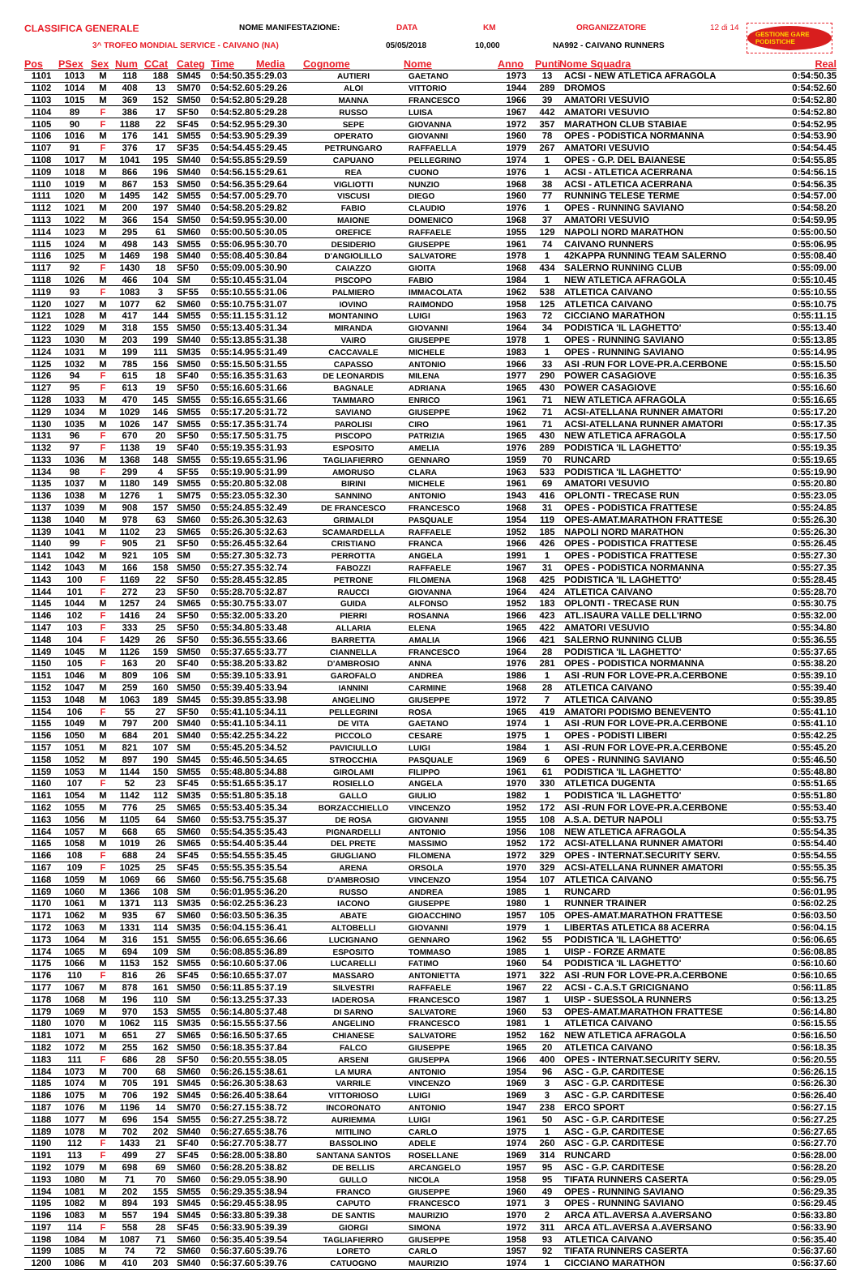CLASSIFICA GENERALE NOME MANIFESTAZIONE: DATA KM ORGANIZZATORE 12 di 14
3^ TROFEO MONDIAL SERVICE - CAIVANO (NA) 05/05/2018 10,000 NA992 - CAIVANO RUNNERS
GESTIONE GARE PODISTICHE
| Pos | PSex | Sex | Num | CCat | Categ | Time | Media | Cognome | Nome | Anno | Punti | Nome Squadra | Real |
| --- | --- | --- | --- | --- | --- | --- | --- | --- | --- | --- | --- | --- | --- |
| 1101 | 1013 | M | 118 | 188 | SM45 | 0:54:50.35 | 5:29.03 | AUTIERI | GAETANO | 1973 | 13 | ACSI - NEW ATLETICA AFRAGOLA | 0:54:50.35 |
| 1102 | 1014 | M | 408 | 13 | SM70 | 0:54:52.60 | 5:29.26 | ALOI | VITTORIO | 1944 | 289 | DROMOS | 0:54:52.60 |
| 1103 | 1015 | M | 369 | 152 | SM50 | 0:54:52.80 | 5:29.28 | MANNA | FRANCESCO | 1966 | 39 | AMATORI VESUVIO | 0:54:52.80 |
| 1104 | 89 | F | 386 | 17 | SF50 | 0:54:52.80 | 5:29.28 | RUSSO | LUISA | 1967 | 442 | AMATORI VESUVIO | 0:54:52.80 |
| 1105 | 90 | F | 1188 | 22 | SF45 | 0:54:52.95 | 5:29.30 | SEPE | GIOVANNA | 1972 | 357 | MARATHON CLUB STABIAE | 0:54:52.95 |
| 1106 | 1016 | M | 176 | 141 | SM55 | 0:54:53.90 | 5:29.39 | OPERATO | GIOVANNI | 1960 | 78 | OPES - PODISTICA NORMANNA | 0:54:53.90 |
| 1107 | 91 | F | 376 | 17 | SF35 | 0:54:54.45 | 5:29.45 | PETRUNGARO | RAFFAELLA | 1979 | 267 | AMATORI VESUVIO | 0:54:54.45 |
| 1108 | 1017 | M | 1041 | 195 | SM40 | 0:54:55.85 | 5:29.59 | CAPUANO | PELLEGRINO | 1974 | 1 | OPES - G.P. DEL BAIANESE | 0:54:55.85 |
| 1109 | 1018 | M | 866 | 196 | SM40 | 0:54:56.15 | 5:29.61 | REA | CUONO | 1976 | 1 | ACSI - ATLETICA ACERRANA | 0:54:56.15 |
| 1110 | 1019 | M | 867 | 153 | SM50 | 0:54:56.35 | 5:29.64 | VIGLIOTTI | NUNZIO | 1968 | 38 | ACSI - ATLETICA ACERRANA | 0:54:56.35 |
| 1111 | 1020 | M | 1495 | 142 | SM55 | 0:54:57.00 | 5:29.70 | VISCUSI | DIEGO | 1960 | 77 | RUNNING TELESE TERME | 0:54:57.00 |
| 1112 | 1021 | M | 200 | 197 | SM40 | 0:54:58.20 | 5:29.82 | FABIO | CLAUDIO | 1976 | 1 | OPES - RUNNING SAVIANO | 0:54:58.20 |
| 1113 | 1022 | M | 366 | 154 | SM50 | 0:54:59.95 | 5:30.00 | MAIONE | DOMENICO | 1968 | 37 | AMATORI VESUVIO | 0:54:59.95 |
| 1114 | 1023 | M | 295 | 61 | SM60 | 0:55:00.50 | 5:30.05 | OREFICE | RAFFAELE | 1955 | 129 | NAPOLI NORD MARATHON | 0:55:00.50 |
| 1115 | 1024 | M | 498 | 143 | SM55 | 0:55:06.95 | 5:30.70 | DESIDERIO | GIUSEPPE | 1961 | 74 | CAIVANO RUNNERS | 0:55:06.95 |
| 1116 | 1025 | M | 1469 | 198 | SM40 | 0:55:08.40 | 5:30.84 | D'ANGIOLILLO | SALVATORE | 1978 | 1 | 42KAPPA RUNNING TEAM SALERNO | 0:55:08.40 |
| 1117 | 92 | F | 1430 | 18 | SF50 | 0:55:09.00 | 5:30.90 | CAIAZZO | GIOITA | 1968 | 434 | SALERNO RUNNING CLUB | 0:55:09.00 |
| 1118 | 1026 | M | 466 | 104 | SM | 0:55:10.45 | 5:31.04 | PISCOPO | FABIO | 1984 | 1 | NEW ATLETICA AFRAGOLA | 0:55:10.45 |
| 1119 | 93 | F | 1083 | 3 | SF55 | 0:55:10.55 | 5:31.06 | PALMIERO | IMMACOLATA | 1962 | 538 | ATLETICA CAIVANO | 0:55:10.55 |
| 1120 | 1027 | M | 1077 | 62 | SM60 | 0:55:10.75 | 5:31.07 | IOVINO | RAIMONDO | 1958 | 125 | ATLETICA CAIVANO | 0:55:10.75 |
| 1121 | 1028 | M | 417 | 144 | SM55 | 0:55:11.15 | 5:31.12 | MONTANINO | LUIGI | 1963 | 72 | CICCIANO MARATHON | 0:55:11.15 |
| 1122 | 1029 | M | 318 | 155 | SM50 | 0:55:13.40 | 5:31.34 | MIRANDA | GIOVANNI | 1964 | 34 | PODISTICA 'IL LAGHETTO' | 0:55:13.40 |
| 1123 | 1030 | M | 203 | 199 | SM40 | 0:55:13.85 | 5:31.38 | VAIRO | GIUSEPPE | 1978 | 1 | OPES - RUNNING SAVIANO | 0:55:13.85 |
| 1124 | 1031 | M | 199 | 111 | SM35 | 0:55:14.95 | 5:31.49 | CACCAVALE | MICHELE | 1983 | 1 | OPES - RUNNING SAVIANO | 0:55:14.95 |
| 1125 | 1032 | M | 785 | 156 | SM50 | 0:55:15.50 | 5:31.55 | CAPASSO | ANTONIO | 1966 | 33 | ASI -RUN FOR LOVE-PR.A.CERBONE | 0:55:15.50 |
| 1126 | 94 | F | 615 | 18 | SF40 | 0:55:16.35 | 5:31.63 | DE LEONARDIS | MILENA | 1977 | 290 | POWER CASAGIOVE | 0:55:16.35 |
| 1127 | 95 | F | 613 | 19 | SF50 | 0:55:16.60 | 5:31.66 | BAGNALE | ADRIANA | 1965 | 430 | POWER CASAGIOVE | 0:55:16.60 |
| 1128 | 1033 | M | 470 | 145 | SM55 | 0:55:16.65 | 5:31.66 | TAMMARO | ENRICO | 1961 | 71 | NEW ATLETICA AFRAGOLA | 0:55:16.65 |
| 1129 | 1034 | M | 1029 | 146 | SM55 | 0:55:17.20 | 5:31.72 | SAVIANO | GIUSEPPE | 1962 | 71 | ACSI-ATELLANA RUNNER AMATORI | 0:55:17.20 |
| 1130 | 1035 | M | 1026 | 147 | SM55 | 0:55:17.35 | 5:31.74 | PAROLISI | CIRO | 1961 | 71 | ACSI-ATELLANA RUNNER AMATORI | 0:55:17.35 |
| 1131 | 96 | F | 670 | 20 | SF50 | 0:55:17.50 | 5:31.75 | PISCOPO | PATRIZIA | 1965 | 430 | NEW ATLETICA AFRAGOLA | 0:55:17.50 |
| 1132 | 97 | F | 1138 | 19 | SF40 | 0:55:19.35 | 5:31.93 | ESPOSITO | AMELIA | 1976 | 289 | PODISTICA 'IL LAGHETTO' | 0:55:19.35 |
| 1133 | 1036 | M | 1368 | 148 | SM55 | 0:55:19.65 | 5:31.96 | TAGLIAFIERRO | GENNARO | 1959 | 70 | RUNCARD | 0:55:19.65 |
| 1134 | 98 | F | 299 | 4 | SF55 | 0:55:19.90 | 5:31.99 | AMORUSO | CLARA | 1963 | 533 | PODISTICA 'IL LAGHETTO' | 0:55:19.90 |
| 1135 | 1037 | M | 1180 | 149 | SM55 | 0:55:20.80 | 5:32.08 | BIRINI | MICHELE | 1961 | 69 | AMATORI VESUVIO | 0:55:20.80 |
| 1136 | 1038 | M | 1276 | 1 | SM75 | 0:55:23.05 | 5:32.30 | SANNINO | ANTONIO | 1943 | 416 | OPLONTI - TRECASE RUN | 0:55:23.05 |
| 1137 | 1039 | M | 908 | 157 | SM50 | 0:55:24.85 | 5:32.49 | DE FRANCESCO | FRANCESCO | 1968 | 31 | OPES - PODISTICA FRATTESE | 0:55:24.85 |
| 1138 | 1040 | M | 978 | 63 | SM60 | 0:55:26.30 | 5:32.63 | GRIMALDI | PASQUALE | 1954 | 119 | OPES-AMAT.MARATHON FRATTESE | 0:55:26.30 |
| 1139 | 1041 | M | 1102 | 23 | SM65 | 0:55:26.30 | 5:32.63 | SCAMARDELLA | RAFFAELE | 1952 | 185 | NAPOLI NORD MARATHON | 0:55:26.30 |
| 1140 | 99 | F | 905 | 21 | SF50 | 0:55:26.45 | 5:32.64 | CRISTIANO | FRANCA | 1966 | 426 | OPES - PODISTICA FRATTESE | 0:55:26.45 |
| 1141 | 1042 | M | 921 | 105 | SM | 0:55:27.30 | 5:32.73 | PERROTTA | ANGELA | 1991 | 1 | OPES - PODISTICA FRATTESE | 0:55:27.30 |
| 1142 | 1043 | M | 166 | 158 | SM50 | 0:55:27.35 | 5:32.74 | FABOZZI | RAFFAELE | 1967 | 31 | OPES - PODISTICA NORMANNA | 0:55:27.35 |
| 1143 | 100 | F | 1169 | 22 | SF50 | 0:55:28.45 | 5:32.85 | PETRONE | FILOMENA | 1968 | 425 | PODISTICA 'IL LAGHETTO' | 0:55:28.45 |
| 1144 | 101 | F | 272 | 23 | SF50 | 0:55:28.70 | 5:32.87 | RAUCCI | GIOVANNA | 1964 | 424 | ATLETICA CAIVANO | 0:55:28.70 |
| 1145 | 1044 | M | 1257 | 24 | SM65 | 0:55:30.75 | 5:33.07 | GUIDA | ALFONSO | 1952 | 183 | OPLONTI - TRECASE RUN | 0:55:30.75 |
| 1146 | 102 | F | 1416 | 24 | SF50 | 0:55:32.00 | 5:33.20 | PIERRI | ROSANNA | 1966 | 423 | ATL.ISAURA VALLE DELL'IRNO | 0:55:32.00 |
| 1147 | 103 | F | 333 | 25 | SF50 | 0:55:34.80 | 5:33.48 | ALLARIA | ELENA | 1965 | 422 | AMATORI VESUVIO | 0:55:34.80 |
| 1148 | 104 | F | 1429 | 26 | SF50 | 0:55:36.55 | 5:33.66 | BARRETTA | AMALIA | 1966 | 421 | SALERNO RUNNING CLUB | 0:55:36.55 |
| 1149 | 1045 | M | 1126 | 159 | SM50 | 0:55:37.65 | 5:33.77 | CIANNELLA | FRANCESCO | 1964 | 28 | PODISTICA 'IL LAGHETTO' | 0:55:37.65 |
| 1150 | 105 | F | 163 | 20 | SF40 | 0:55:38.20 | 5:33.82 | D'AMBROSIO | ANNA | 1976 | 281 | OPES - PODISTICA NORMANNA | 0:55:38.20 |
| 1151 | 1046 | M | 809 | 106 | SM | 0:55:39.10 | 5:33.91 | GAROFALO | ANDREA | 1986 | 1 | ASI -RUN FOR LOVE-PR.A.CERBONE | 0:55:39.10 |
| 1152 | 1047 | M | 259 | 160 | SM50 | 0:55:39.40 | 5:33.94 | IANNINI | CARMINE | 1968 | 28 | ATLETICA CAIVANO | 0:55:39.40 |
| 1153 | 1048 | M | 1063 | 189 | SM45 | 0:55:39.85 | 5:33.98 | ANGELINO | GIUSEPPE | 1972 | 7 | ATLETICA CAIVANO | 0:55:39.85 |
| 1154 | 106 | F | 55 | 27 | SF50 | 0:55:41.10 | 5:34.11 | PELLEGRINI | ROSA | 1965 | 419 | AMATORI PODISMO BENEVENTO | 0:55:41.10 |
| 1155 | 1049 | M | 797 | 200 | SM40 | 0:55:41.10 | 5:34.11 | DE VITA | GAETANO | 1974 | 1 | ASI -RUN FOR LOVE-PR.A.CERBONE | 0:55:41.10 |
| 1156 | 1050 | M | 684 | 201 | SM40 | 0:55:42.25 | 5:34.22 | PICCOLO | CESARE | 1975 | 1 | OPES - PODISTI LIBERI | 0:55:42.25 |
| 1157 | 1051 | M | 821 | 107 | SM | 0:55:45.20 | 5:34.52 | PAVICIULLO | LUIGI | 1984 | 1 | ASI -RUN FOR LOVE-PR.A.CERBONE | 0:55:45.20 |
| 1158 | 1052 | M | 897 | 190 | SM45 | 0:55:46.50 | 5:34.65 | STROCCHIA | PASQUALE | 1969 | 6 | OPES - RUNNING SAVIANO | 0:55:46.50 |
| 1159 | 1053 | M | 1144 | 150 | SM55 | 0:55:48.80 | 5:34.88 | GIROLAMI | FILIPPO | 1961 | 61 | PODISTICA 'IL LAGHETTO' | 0:55:48.80 |
| 1160 | 107 | F | 52 | 23 | SF45 | 0:55:51.65 | 5:35.17 | ROSIELLO | ANGELA | 1970 | 330 | ATLETICA DUGENTA | 0:55:51.65 |
| 1161 | 1054 | M | 1142 | 112 | SM35 | 0:55:51.80 | 5:35.18 | GALLO | GIULIO | 1982 | 1 | PODISTICA 'IL LAGHETTO' | 0:55:51.80 |
| 1162 | 1055 | M | 776 | 25 | SM65 | 0:55:53.40 | 5:35.34 | BORZACCHIELLO | VINCENZO | 1952 | 172 | ASI -RUN FOR LOVE-PR.A.CERBONE | 0:55:53.40 |
| 1163 | 1056 | M | 1105 | 64 | SM60 | 0:55:53.75 | 5:35.37 | DE ROSA | GIOVANNI | 1955 | 108 | A.S.A. DETUR NAPOLI | 0:55:53.75 |
| 1164 | 1057 | M | 668 | 65 | SM60 | 0:55:54.35 | 5:35.43 | PIGNARDELLI | ANTONIO | 1956 | 108 | NEW ATLETICA AFRAGOLA | 0:55:54.35 |
| 1165 | 1058 | M | 1019 | 26 | SM65 | 0:55:54.40 | 5:35.44 | DEL PRETE | MASSIMO | 1952 | 172 | ACSI-ATELLANA RUNNER AMATORI | 0:55:54.40 |
| 1166 | 108 | F | 688 | 24 | SF45 | 0:55:54.55 | 5:35.45 | GIUGLIANO | FILOMENA | 1972 | 329 | OPES - INTERNAT.SECURITY SERV. | 0:55:54.55 |
| 1167 | 109 | F | 1025 | 25 | SF45 | 0:55:55.35 | 5:35.54 | ARENA | ORSOLA | 1970 | 329 | ACSI-ATELLANA RUNNER AMATORI | 0:55:55.35 |
| 1168 | 1059 | M | 1069 | 66 | SM60 | 0:55:56.75 | 5:35.68 | D'AMBROSIO | VINCENZO | 1954 | 107 | ATLETICA CAIVANO | 0:55:56.75 |
| 1169 | 1060 | M | 1366 | 108 | SM | 0:56:01.95 | 5:36.20 | RUSSO | ANDREA | 1985 | 1 | RUNCARD | 0:56:01.95 |
| 1170 | 1061 | M | 1371 | 113 | SM35 | 0:56:02.25 | 5:36.23 | IACONO | GIUSEPPE | 1980 | 1 | RUNNER TRAINER | 0:56:02.25 |
| 1171 | 1062 | M | 935 | 67 | SM60 | 0:56:03.50 | 5:36.35 | ABATE | GIOACCHINO | 1957 | 105 | OPES-AMAT.MARATHON FRATTESE | 0:56:03.50 |
| 1172 | 1063 | M | 1331 | 114 | SM35 | 0:56:04.15 | 5:36.41 | ALTOBELLI | GIOVANNI | 1979 | 1 | LIBERTAS ATLETICA 88 ACERRA | 0:56:04.15 |
| 1173 | 1064 | M | 316 | 151 | SM55 | 0:56:06.65 | 5:36.66 | LUCIGNANO | GENNARO | 1962 | 55 | PODISTICA 'IL LAGHETTO' | 0:56:06.65 |
| 1174 | 1065 | M | 694 | 109 | SM | 0:56:08.85 | 5:36.89 | ESPOSITO | TOMMASO | 1985 | 1 | UISP - FORZE ARMATE | 0:56:08.85 |
| 1175 | 1066 | M | 1153 | 152 | SM55 | 0:56:10.60 | 5:37.06 | LUCARELLI | FATIMO | 1960 | 54 | PODISTICA 'IL LAGHETTO' | 0:56:10.60 |
| 1176 | 110 | F | 816 | 26 | SF45 | 0:56:10.65 | 5:37.07 | MASSARO | ANTONIETTA | 1971 | 322 | ASI -RUN FOR LOVE-PR.A.CERBONE | 0:56:10.65 |
| 1177 | 1067 | M | 878 | 161 | SM50 | 0:56:11.85 | 5:37.19 | SILVESTRI | RAFFAELE | 1967 | 22 | ACSI - C.A.S.T GRICIGNANO | 0:56:11.85 |
| 1178 | 1068 | M | 196 | 110 | SM | 0:56:13.25 | 5:37.33 | IADEROSA | FRANCESCO | 1987 | 1 | UISP - SUESSOLA RUNNERS | 0:56:13.25 |
| 1179 | 1069 | M | 970 | 153 | SM55 | 0:56:14.80 | 5:37.48 | DI SARNO | SALVATORE | 1960 | 53 | OPES-AMAT.MARATHON FRATTESE | 0:56:14.80 |
| 1180 | 1070 | M | 1062 | 115 | SM35 | 0:56:15.55 | 5:37.56 | ANGELINO | FRANCESCO | 1981 | 1 | ATLETICA CAIVANO | 0:56:15.55 |
| 1181 | 1071 | M | 651 | 27 | SM65 | 0:56:16.50 | 5:37.65 | CHIANESE | SALVATORE | 1952 | 162 | NEW ATLETICA AFRAGOLA | 0:56:16.50 |
| 1182 | 1072 | M | 255 | 162 | SM50 | 0:56:18.35 | 5:37.84 | FALCO | GIUSEPPE | 1965 | 20 | ATLETICA CAIVANO | 0:56:18.35 |
| 1183 | 111 | F | 686 | 28 | SF50 | 0:56:20.55 | 5:38.05 | ARSENI | GIUSEPPA | 1966 | 400 | OPES - INTERNAT.SECURITY SERV. | 0:56:20.55 |
| 1184 | 1073 | M | 700 | 68 | SM60 | 0:56:26.15 | 5:38.61 | LA MURA | ANTONIO | 1954 | 96 | ASC - G.P. CARDITESE | 0:56:26.15 |
| 1185 | 1074 | M | 705 | 191 | SM45 | 0:56:26.30 | 5:38.63 | VARRILE | VINCENZO | 1969 | 3 | ASC - G.P. CARDITESE | 0:56:26.30 |
| 1186 | 1075 | M | 706 | 192 | SM45 | 0:56:26.40 | 5:38.64 | VITTORIOSO | LUIGI | 1969 | 3 | ASC - G.P. CARDITESE | 0:56:26.40 |
| 1187 | 1076 | M | 1196 | 14 | SM70 | 0:56:27.15 | 5:38.72 | INCORONATO | ANTONIO | 1947 | 238 | ERCO SPORT | 0:56:27.15 |
| 1188 | 1077 | M | 696 | 154 | SM55 | 0:56:27.25 | 5:38.72 | AURIEMMA | LUIGI | 1961 | 50 | ASC - G.P. CARDITESE | 0:56:27.25 |
| 1189 | 1078 | M | 702 | 202 | SM40 | 0:56:27.65 | 5:38.76 | MITILINO | CARLO | 1975 | 1 | ASC - G.P. CARDITESE | 0:56:27.65 |
| 1190 | 112 | F | 1433 | 21 | SF40 | 0:56:27.70 | 5:38.77 | BASSOLINO | ADELE | 1974 | 260 | ASC - G.P. CARDITESE | 0:56:27.70 |
| 1191 | 113 | F | 499 | 27 | SF45 | 0:56:28.00 | 5:38.80 | SANTANA SANTOS | ROSELLANE | 1969 | 314 | RUNCARD | 0:56:28.00 |
| 1192 | 1079 | M | 698 | 69 | SM60 | 0:56:28.20 | 5:38.82 | DE BELLIS | ARCANGELO | 1957 | 95 | ASC - G.P. CARDITESE | 0:56:28.20 |
| 1193 | 1080 | M | 71 | 70 | SM60 | 0:56:29.05 | 5:38.90 | GULLO | NICOLA | 1958 | 95 | TIFATA RUNNERS CASERTA | 0:56:29.05 |
| 1194 | 1081 | M | 202 | 155 | SM55 | 0:56:29.35 | 5:38.94 | FRANCO | GIUSEPPE | 1960 | 49 | OPES - RUNNING SAVIANO | 0:56:29.35 |
| 1195 | 1082 | M | 894 | 193 | SM45 | 0:56:29.45 | 5:38.95 | CAPUTO | FRANCESCO | 1971 | 3 | OPES - RUNNING SAVIANO | 0:56:29.45 |
| 1196 | 1083 | M | 557 | 194 | SM45 | 0:56:33.80 | 5:39.38 | DE SANTIS | MAURIZIO | 1970 | 2 | ARCA ATL.AVERSA A.AVERSANO | 0:56:33.80 |
| 1197 | 114 | F | 558 | 28 | SF45 | 0:56:33.90 | 5:39.39 | GIORGI | SIMONA | 1972 | 311 | ARCA ATL.AVERSA A.AVERSANO | 0:56:33.90 |
| 1198 | 1084 | M | 1087 | 71 | SM60 | 0:56:35.40 | 5:39.54 | TAGLIAFIERRO | GIUSEPPE | 1958 | 93 | ATLETICA CAIVANO | 0:56:35.40 |
| 1199 | 1085 | M | 74 | 72 | SM60 | 0:56:37.60 | 5:39.76 | LORETO | CARLO | 1957 | 92 | TIFATA RUNNERS CASERTA | 0:56:37.60 |
| 1200 | 1086 | M | 410 | 203 | SM40 | 0:56:37.60 | 5:39.76 | CATUOGNO | MAURIZIO | 1974 | 1 | CICCIANO MARATHON | 0:56:37.60 |